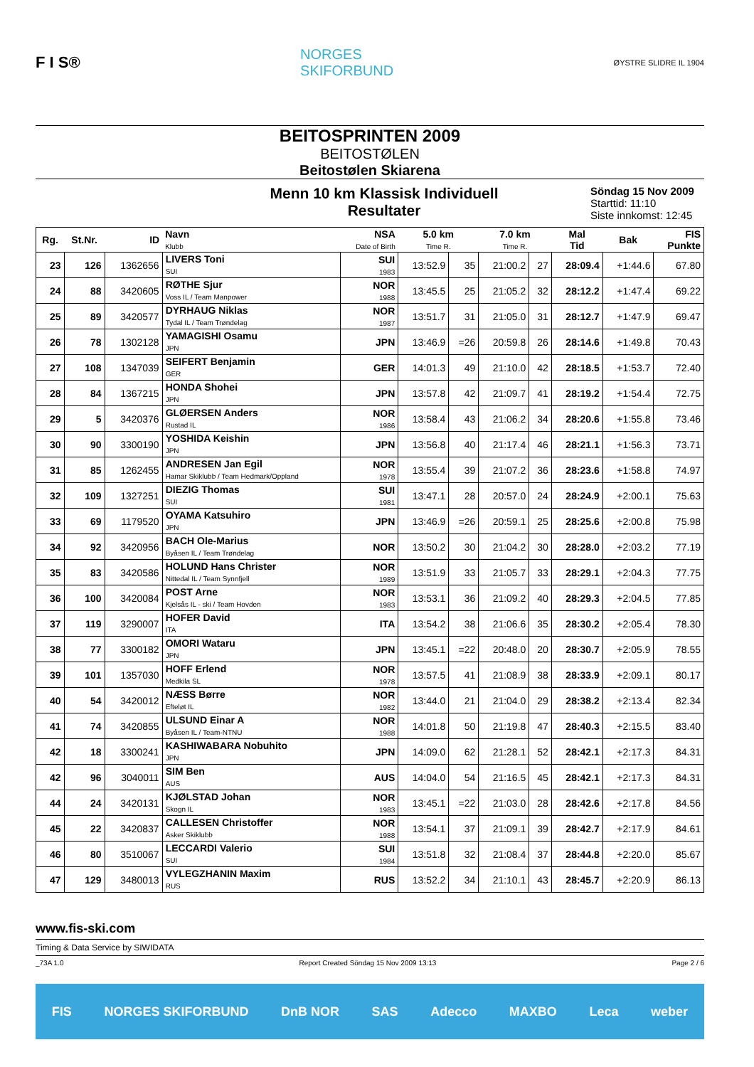F I S®
NORGES
SKIFORBUND
ØYSTRE SLIDRE IL 1904
BEITOSPRINTEN 2009
BEITOSTØLEN
Beitostølen Skiarena
Menn 10 km Klassisk Individuell
Resultater
Söndag 15 Nov 2009
Starttid: 11:10
Siste innkomst: 12:45
| Rg. | St.Nr. | ID | Navn Klubb | NSA Date of Birth | 5.0 km Time R. | | 7.0 km Time R. | | Mal Tid | Bak | FIS Punkte |
| --- | --- | --- | --- | --- | --- | --- | --- | --- | --- | --- | --- |
| 23 | 126 | 1362656 | LIVERS Toni SUI | SUI 1983 | 13:52.9 | 35 | 21:00.2 | 27 | 28:09.4 | +1:44.6 | 67.80 |
| 24 | 88 | 3420605 | RØTHE Sjur Voss IL / Team Manpower | NOR 1988 | 13:45.5 | 25 | 21:05.2 | 32 | 28:12.2 | +1:47.4 | 69.22 |
| 25 | 89 | 3420577 | DYRHAUG Niklas Tydal IL / Team Trøndelag | NOR 1987 | 13:51.7 | 31 | 21:05.0 | 31 | 28:12.7 | +1:47.9 | 69.47 |
| 26 | 78 | 1302128 | YAMAGISHI Osamu JPN | JPN | 13:46.9 | =26 | 20:59.8 | 26 | 28:14.6 | +1:49.8 | 70.43 |
| 27 | 108 | 1347039 | SEIFERT Benjamin GER | GER | 14:01.3 | 49 | 21:10.0 | 42 | 28:18.5 | +1:53.7 | 72.40 |
| 28 | 84 | 1367215 | HONDA Shohei JPN | JPN | 13:57.8 | 42 | 21:09.7 | 41 | 28:19.2 | +1:54.4 | 72.75 |
| 29 | 5 | 3420376 | GLØERSEN Anders Rustad IL | NOR 1986 | 13:58.4 | 43 | 21:06.2 | 34 | 28:20.6 | +1:55.8 | 73.46 |
| 30 | 90 | 3300190 | YOSHIDA Keishin JPN | JPN | 13:56.8 | 40 | 21:17.4 | 46 | 28:21.1 | +1:56.3 | 73.71 |
| 31 | 85 | 1262455 | ANDRESEN Jan Egil Hamar Skiklubb / Team Hedmark/Oppland | NOR 1978 | 13:55.4 | 39 | 21:07.2 | 36 | 28:23.6 | +1:58.8 | 74.97 |
| 32 | 109 | 1327251 | DIEZIG Thomas SUI | SUI 1981 | 13:47.1 | 28 | 20:57.0 | 24 | 28:24.9 | +2:00.1 | 75.63 |
| 33 | 69 | 1179520 | OYAMA Katsuhiro JPN | JPN | 13:46.9 | =26 | 20:59.1 | 25 | 28:25.6 | +2:00.8 | 75.98 |
| 34 | 92 | 3420956 | BACH Ole-Marius Byåsen IL / Team Trøndelag | NOR | 13:50.2 | 30 | 21:04.2 | 30 | 28:28.0 | +2:03.2 | 77.19 |
| 35 | 83 | 3420586 | HOLUND Hans Christer Nittedal IL / Team Synnfjell | NOR 1989 | 13:51.9 | 33 | 21:05.7 | 33 | 28:29.1 | +2:04.3 | 77.75 |
| 36 | 100 | 3420084 | POST Arne Kjelsås IL - ski / Team Hovden | NOR 1983 | 13:53.1 | 36 | 21:09.2 | 40 | 28:29.3 | +2:04.5 | 77.85 |
| 37 | 119 | 3290007 | HOFER David ITA | ITA | 13:54.2 | 38 | 21:06.6 | 35 | 28:30.2 | +2:05.4 | 78.30 |
| 38 | 77 | 3300182 | OMORI Wataru JPN | JPN | 13:45.1 | =22 | 20:48.0 | 20 | 28:30.7 | +2:05.9 | 78.55 |
| 39 | 101 | 1357030 | HOFF Erlend Medkila SL | NOR 1978 | 13:57.5 | 41 | 21:08.9 | 38 | 28:33.9 | +2:09.1 | 80.17 |
| 40 | 54 | 3420012 | NÆSS Børre Efteløt IL | NOR 1982 | 13:44.0 | 21 | 21:04.0 | 29 | 28:38.2 | +2:13.4 | 82.34 |
| 41 | 74 | 3420855 | ULSUND Einar A Byåsen IL / Team-NTNU | NOR 1988 | 14:01.8 | 50 | 21:19.8 | 47 | 28:40.3 | +2:15.5 | 83.40 |
| 42 | 18 | 3300241 | KASHIWABARA Nobuhito JPN | JPN | 14:09.0 | 62 | 21:28.1 | 52 | 28:42.1 | +2:17.3 | 84.31 |
| 42 | 96 | 3040011 | SIM Ben AUS | AUS | 14:04.0 | 54 | 21:16.5 | 45 | 28:42.1 | +2:17.3 | 84.31 |
| 44 | 24 | 3420131 | KJØLSTAD Johan Skogn IL | NOR 1983 | 13:45.1 | =22 | 21:03.0 | 28 | 28:42.6 | +2:17.8 | 84.56 |
| 45 | 22 | 3420837 | CALLESEN Christoffer Asker Skiklubb | NOR 1988 | 13:54.1 | 37 | 21:09.1 | 39 | 28:42.7 | +2:17.9 | 84.61 |
| 46 | 80 | 3510067 | LECCARDI Valerio SUI | SUI 1984 | 13:51.8 | 32 | 21:08.4 | 37 | 28:44.8 | +2:20.0 | 85.67 |
| 47 | 129 | 3480013 | VYLEGZHANIN Maxim RUS | RUS | 13:52.2 | 34 | 21:10.1 | 43 | 28:45.7 | +2:20.9 | 86.13 |
www.fis-ski.com
Timing & Data Service by SIWIDATA
_73A 1.0 Report Created Söndag 15 Nov 2009 13:13 Page 2 / 6
FIS NORGES SKIFORBUND DnB NOR SAS Adecco MAXBO Leca weber